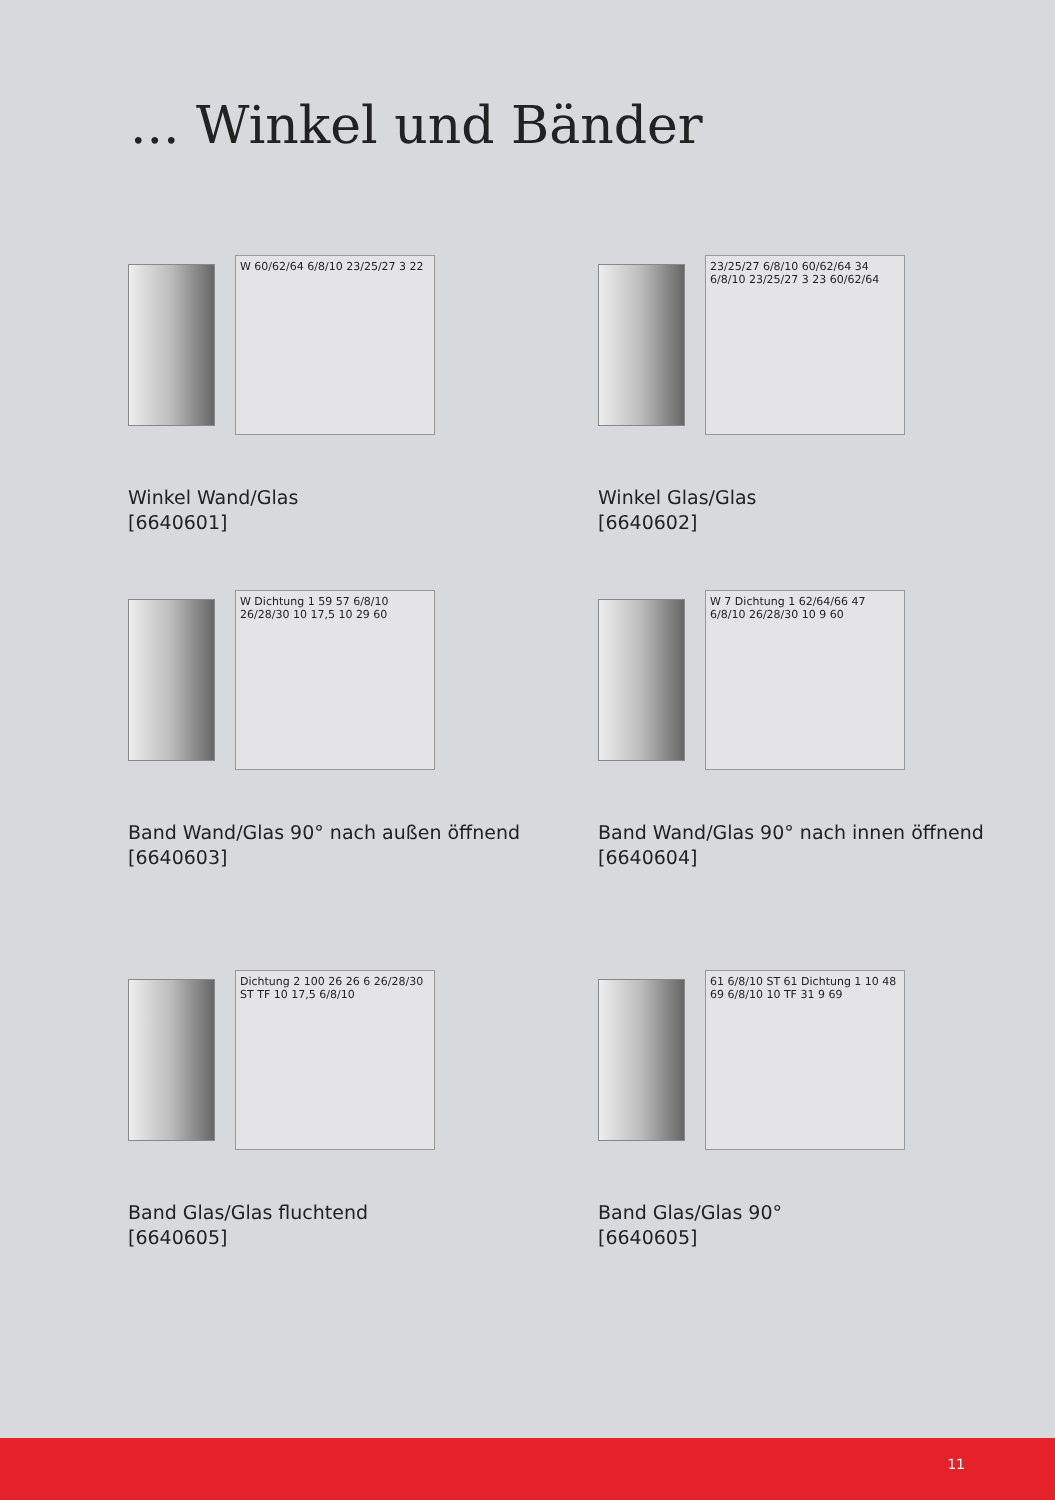... Winkel und Bänder
W 60/62/64 6/8/10 23/25/27 3 22
Winkel Wand/Glas
[6640601]
23/25/27 6/8/10 60/62/64 34 6/8/10 23/25/27 3 23 60/62/64
Winkel Glas/Glas
[6640602]
W Dichtung 1 59 57 6/8/10 26/28/30 10 17,5 10 29 60
Band Wand/Glas 90° nach außen öffnend
[6640603]
W 7 Dichtung 1 62/64/66 47 6/8/10 26/28/30 10 9 60
Band Wand/Glas 90° nach innen öffnend
[6640604]
Dichtung 2 100 26 26 6 26/28/30 ST TF 10 17,5 6/8/10
Band Glas/Glas fluchtend
[6640605]
61 6/8/10 ST 61 Dichtung 1 10 48 69 6/8/10 10 TF 31 9 69
Band Glas/Glas 90°
[6640605]
11